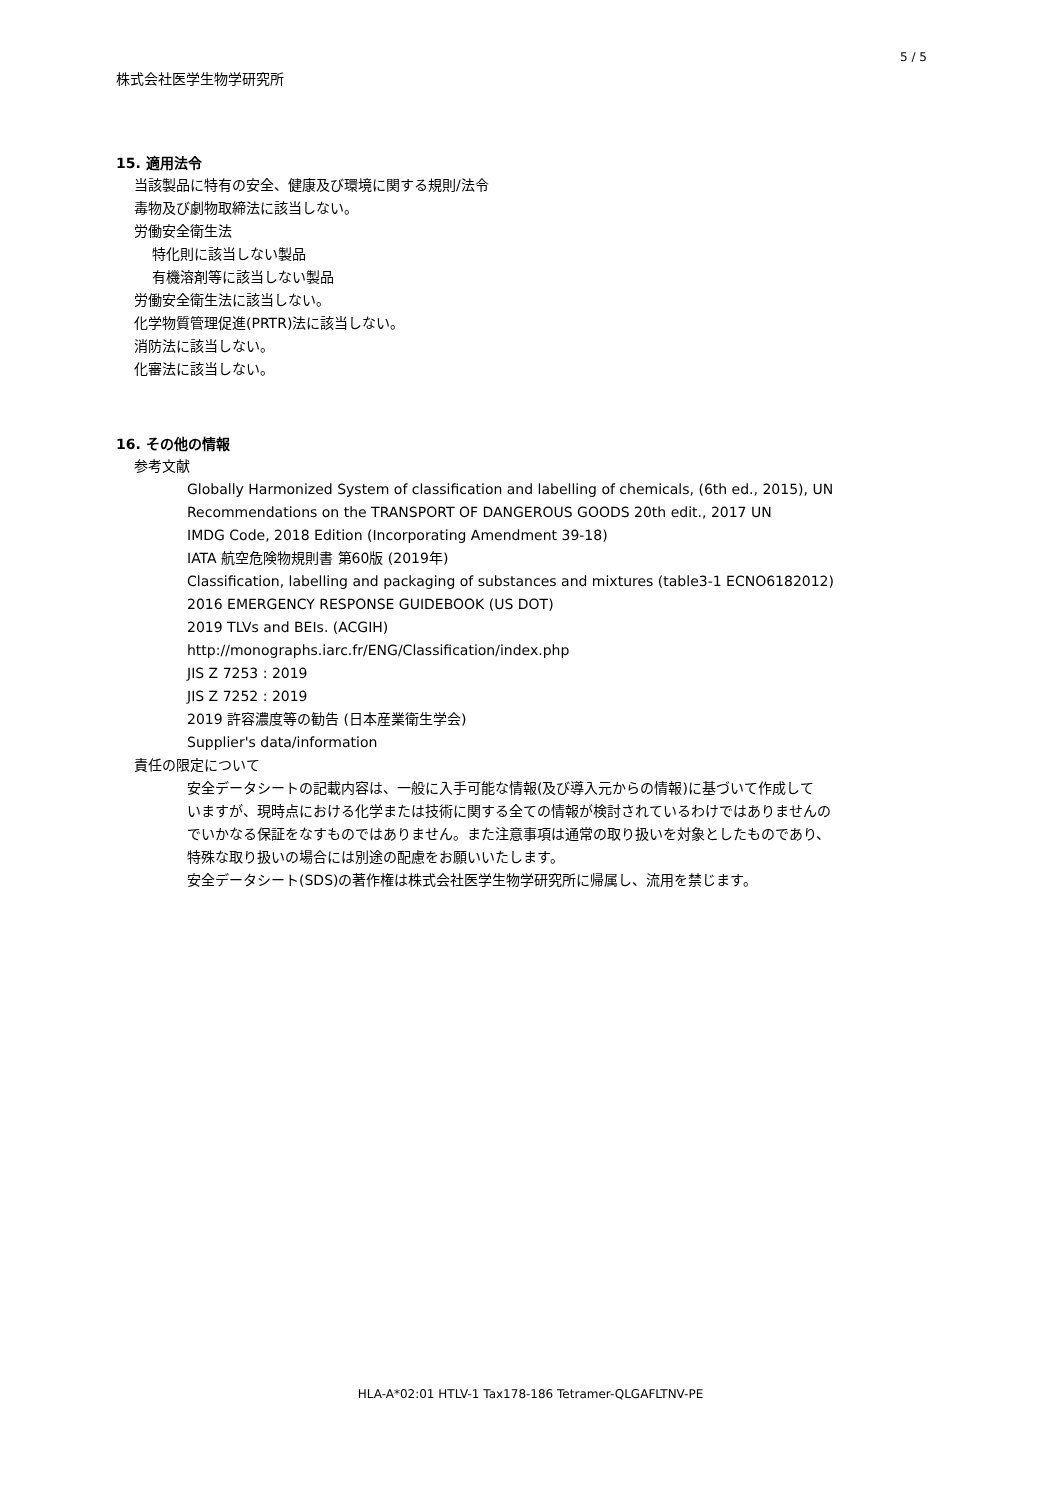5 / 5
株式会社医学生物学研究所
15. 適用法令
当該製品に特有の安全、健康及び環境に関する規則/法令
毒物及び劇物取締法に該当しない。
労働安全衛生法
特化則に該当しない製品
有機溶剤等に該当しない製品
労働安全衛生法に該当しない。
化学物質管理促進(PRTR)法に該当しない。
消防法に該当しない。
化審法に該当しない。
16. その他の情報
参考文献
Globally Harmonized System of classification and labelling of chemicals, (6th ed., 2015), UN
Recommendations on the TRANSPORT OF DANGEROUS GOODS 20th edit., 2017 UN
IMDG Code, 2018 Edition (Incorporating Amendment 39-18)
IATA 航空危険物規則書 第60版 (2019年)
Classification, labelling and packaging of substances and mixtures (table3-1 ECNO6182012)
2016 EMERGENCY RESPONSE GUIDEBOOK (US DOT)
2019 TLVs and BEIs. (ACGIH)
http://monographs.iarc.fr/ENG/Classification/index.php
JIS Z 7253 : 2019
JIS Z 7252 : 2019
2019 許容濃度等の勧告 (日本産業衛生学会)
Supplier's data/information
責任の限定について
安全データシートの記載内容は、一般に入手可能な情報(及び導入元からの情報)に基づいて作成して
いますが、現時点における化学または技術に関する全ての情報が検討されているわけではありませんの
でいかなる保証をなすものではありません。また注意事項は通常の取り扱いを対象としたものであり、
特殊な取り扱いの場合には別途の配慮をお願いいたします。
安全データシート(SDS)の著作権は株式会社医学生物学研究所に帰属し、流用を禁じます。
HLA-A*02:01 HTLV-1 Tax178-186 Tetramer-QLGAFLTNV-PE